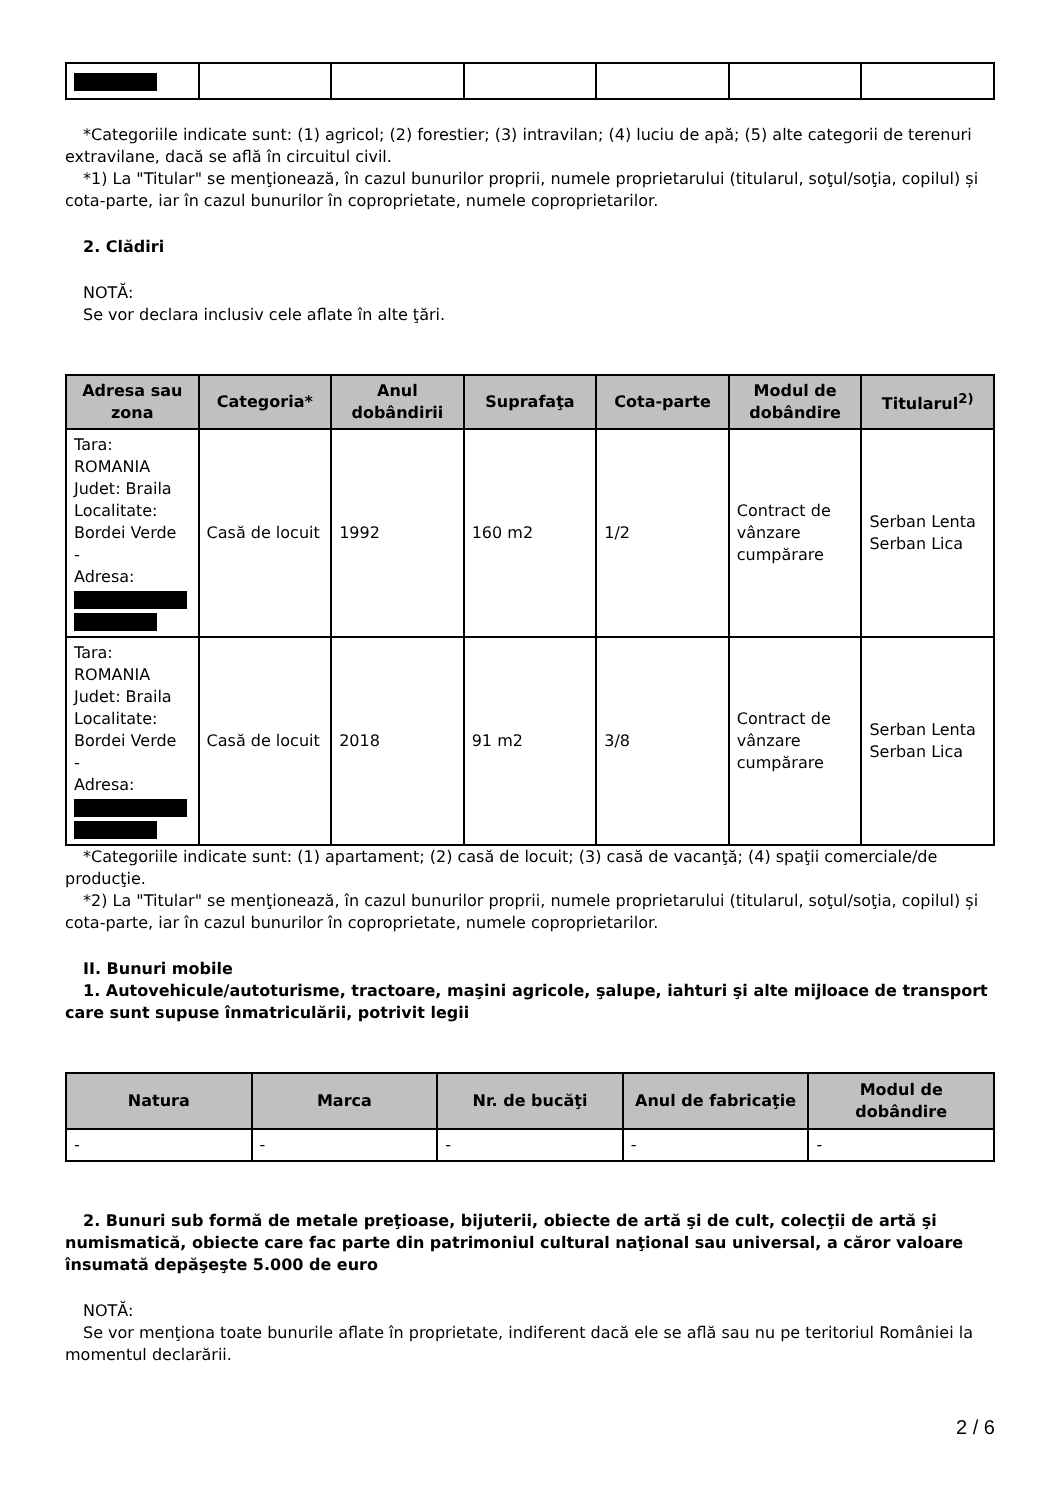*Categoriile indicate sunt: (1) agricol; (2) forestier; (3) intravilan; (4) luciu de apă; (5) alte categorii de terenuri extravilane, dacă se află în circuitul civil.
*1) La "Titular" se menţionează, în cazul bunurilor proprii, numele proprietarului (titularul, soţul/soţia, copilul) și cota-parte, iar în cazul bunurilor în coproprietate, numele coproprietarilor.
2. Clădiri
NOTĂ:
Se vor declara inclusiv cele aflate în alte ţări.
| Adresa sau zona | Categoria* | Anul dobândirii | Suprafaţa | Cota-parte | Modul de dobândire | Titularul<sup>2)</sup> |
| --- | --- | --- | --- | --- | --- | --- |
| Tara: ROMANIA Judet: Braila Localitate: Bordei Verde - Adresa: | Casă de locuit | 1992 | 160 m2 | 1/2 | Contract de vânzare cumpărare | Serban Lenta Serban Lica |
| Tara: ROMANIA Judet: Braila Localitate: Bordei Verde - Adresa: | Casă de locuit | 2018 | 91 m2 | 3/8 | Contract de vânzare cumpărare | Serban Lenta Serban Lica |
*Categoriile indicate sunt: (1) apartament; (2) casă de locuit; (3) casă de vacanţă; (4) spaţii comerciale/de producţie.
*2) La "Titular" se menţionează, în cazul bunurilor proprii, numele proprietarului (titularul, soţul/soţia, copilul) și cota-parte, iar în cazul bunurilor în coproprietate, numele coproprietarilor.
II. Bunuri mobile
1. Autovehicule/autoturisme, tractoare, maşini agricole, şalupe, iahturi şi alte mijloace de transport care sunt supuse înmatriculării, potrivit legii
| Natura | Marca | Nr. de bucăţi | Anul de fabricaţie | Modul de dobândire |
| --- | --- | --- | --- | --- |
| - | - | - | - | - |
2. Bunuri sub formă de metale preţioase, bijuterii, obiecte de artă şi de cult, colecţii de artă şi numismatică, obiecte care fac parte din patrimoniul cultural naţional sau universal, a căror valoare însumată depăşeşte 5.000 de euro
NOTĂ:
Se vor menţiona toate bunurile aflate în proprietate, indiferent dacă ele se află sau nu pe teritoriul României la momentul declarării.
2 / 6